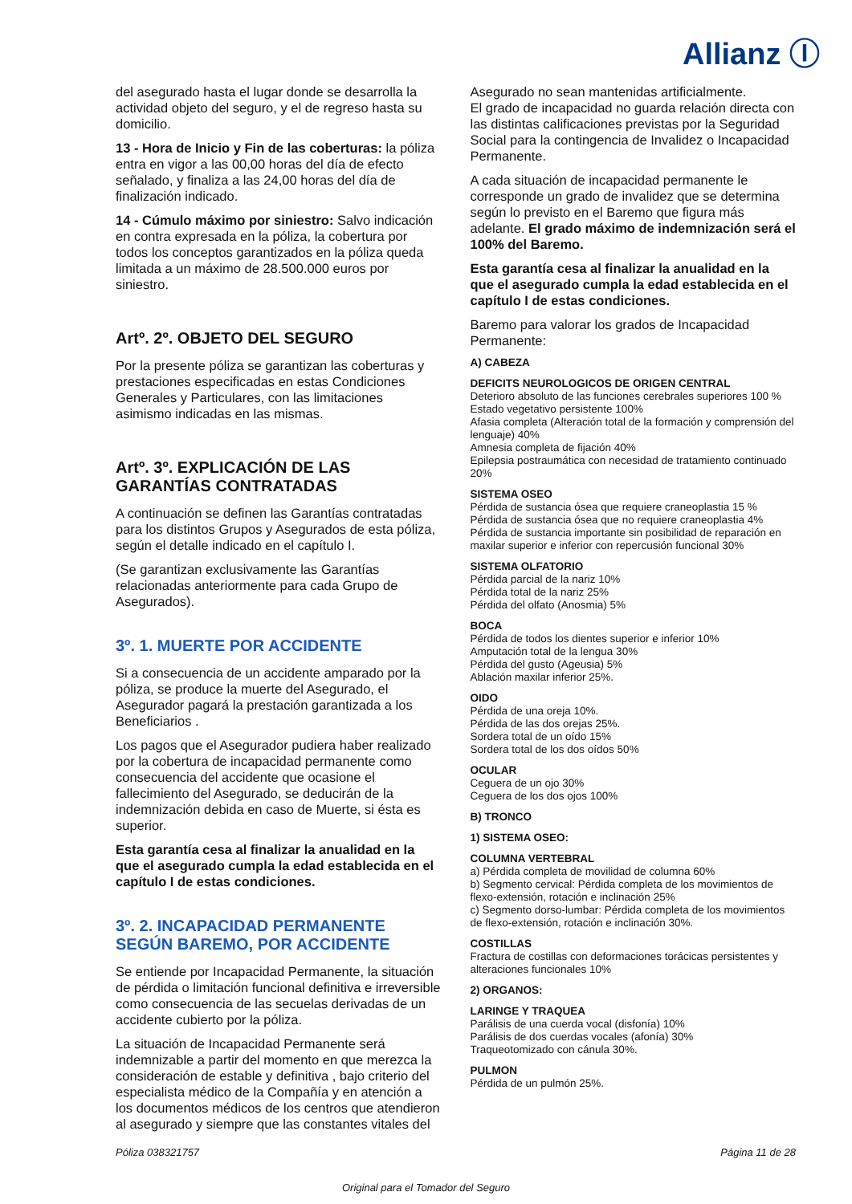Allianz Ⓘ
del asegurado hasta el lugar donde se desarrolla la actividad objeto del seguro, y el de regreso hasta su domicilio.
13 - Hora de Inicio y Fin de las coberturas: la póliza entra en vigor a las 00,00 horas del día de efecto señalado, y finaliza a las 24,00 horas del día de finalización indicado.
14 - Cúmulo máximo por siniestro: Salvo indicación en contra expresada en la póliza, la cobertura por todos los conceptos garantizados en la póliza queda limitada a un máximo de 28.500.000 euros por siniestro.
Artº. 2º. OBJETO DEL SEGURO
Por la presente póliza se garantizan las coberturas y prestaciones especificadas en estas Condiciones Generales y Particulares, con las limitaciones asimismo indicadas en las mismas.
Artº. 3º. EXPLICACIÓN DE LAS GARANTÍAS CONTRATADAS
A continuación se definen las Garantías contratadas para los distintos Grupos y Asegurados de esta póliza, según el detalle indicado en el capítulo I.
(Se garantizan exclusivamente las Garantías relacionadas anteriormente para cada Grupo de Asegurados).
3º. 1. MUERTE POR ACCIDENTE
Si a consecuencia de un accidente amparado por la póliza, se produce la muerte del Asegurado, el Asegurador pagará la prestación garantizada a los Beneficiarios .
Los pagos que el Asegurador pudiera haber realizado por la cobertura de incapacidad permanente como consecuencia del accidente que ocasione el fallecimiento del Asegurado, se deducirán de la indemnización debida en caso de Muerte, si ésta es superior.
Esta garantía cesa al finalizar la anualidad en la que el asegurado cumpla la edad establecida en el capítulo I de estas condiciones.
3º. 2. INCAPACIDAD PERMANENTE SEGÚN BAREMO, POR ACCIDENTE
Se entiende por Incapacidad Permanente, la situación de pérdida o limitación funcional definitiva e irreversible como consecuencia de las secuelas derivadas de un accidente cubierto por la póliza.
La situación de Incapacidad Permanente será indemnizable a partir del momento en que merezca la consideración de estable y definitiva , bajo criterio del especialista médico de la Compañía y en atención a los documentos médicos de los centros que atendieron al asegurado y siempre que las constantes vitales del
Asegurado no sean mantenidas artificialmente.
El grado de incapacidad no guarda relación directa con las distintas calificaciones previstas por la Seguridad Social para la contingencia de Invalidez o Incapacidad Permanente.
A cada situación de incapacidad permanente le corresponde un grado de invalidez que se determina según lo previsto en el Baremo que figura más adelante. El grado máximo de indemnización será el 100% del Baremo.
Esta garantía cesa al finalizar la anualidad en la que el asegurado cumpla la edad establecida en el capítulo I de estas condiciones.
Baremo para valorar los grados de Incapacidad Permanente:
A) CABEZA
DEFICITS NEUROLOGICOS DE ORIGEN CENTRAL
Deterioro absoluto de las funciones cerebrales superiores 100 %
Estado vegetativo persistente 100%
Afasia completa (Alteración total de la formación y comprensión del lenguaje) 40%
Amnesia completa de fijación 40%
Epilepsia postraumática con necesidad de tratamiento continuado 20%
SISTEMA OSEO
Pérdida de sustancia ósea que requiere craneoplastia 15 %
Pérdida de sustancia ósea que no requiere craneoplastia 4%
Pérdida de sustancia importante sin posibilidad de reparación en maxilar superior e inferior con repercusión funcional 30%
SISTEMA OLFATORIO
Pérdida parcial de la nariz 10%
Pérdida total de la nariz 25%
Pérdida del olfato (Anosmia) 5%
BOCA
Pérdida de todos los dientes superior e inferior 10%
Amputación total de la lengua 30%
Pérdida del gusto (Ageusia) 5%
Ablación maxilar inferior 25%.
OIDO
Pérdida de una oreja 10%.
Pérdida de las dos orejas 25%.
Sordera total de un oído 15%
Sordera total de los dos oídos 50%
OCULAR
Ceguera de un ojo 30%
Ceguera de los dos ojos 100%
B) TRONCO
1) SISTEMA OSEO:
COLUMNA VERTEBRAL
a) Pérdida completa de movilidad de columna 60%
b) Segmento cervical: Pérdida completa de los movimientos de flexo-extensión, rotación e inclinación 25%
c) Segmento dorso-lumbar: Pérdida completa de los movimientos de flexo-extensión, rotación e inclinación 30%.
COSTILLAS
Fractura de costillas con deformaciones torácicas persistentes y alteraciones funcionales 10%
2) ORGANOS:
LARINGE Y TRAQUEA
Parálisis de una cuerda vocal (disfonía) 10%
Parálisis de dos cuerdas vocales (afonía) 30%
Traqueotomizado con cánula 30%.
PULMON
Pérdida de un pulmón 25%.
Póliza 038321757 Página 11 de 28
Original para el Tomador del Seguro